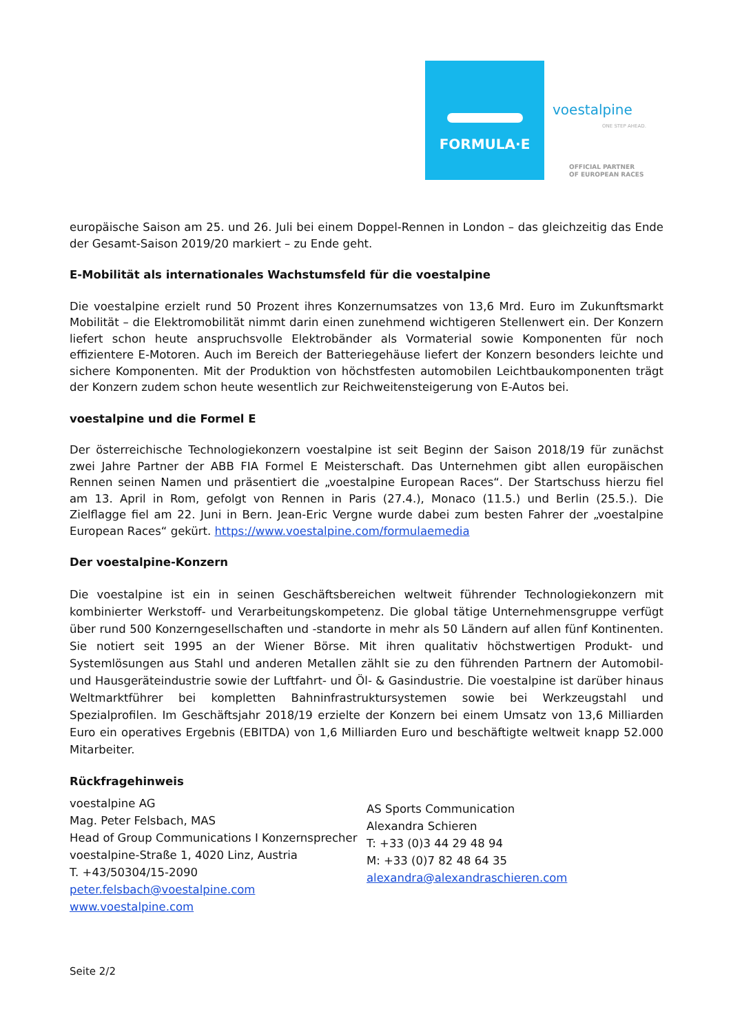FORMULA·E
voestalpine
ONE STEP AHEAD.
OFFICIAL PARTNER
OF EUROPEAN RACES
europäische Saison am 25. und 26. Juli bei einem Doppel-Rennen in London – das gleichzeitig das Ende der Gesamt-Saison 2019/20 markiert – zu Ende geht.
E-Mobilität als internationales Wachstumsfeld für die voestalpine
Die voestalpine erzielt rund 50 Prozent ihres Konzernumsatzes von 13,6 Mrd. Euro im Zukunftsmarkt Mobilität – die Elektromobilität nimmt darin einen zunehmend wichtigeren Stellenwert ein. Der Konzern liefert schon heute anspruchsvolle Elektrobänder als Vormaterial sowie Komponenten für noch effizientere E-Motoren. Auch im Bereich der Batteriegehäuse liefert der Konzern besonders leichte und sichere Komponenten. Mit der Produktion von höchstfesten automobilen Leichtbaukomponenten trägt der Konzern zudem schon heute wesentlich zur Reichweitensteigerung von E-Autos bei.
voestalpine und die Formel E
Der österreichische Technologiekonzern voestalpine ist seit Beginn der Saison 2018/19 für zunächst zwei Jahre Partner der ABB FIA Formel E Meisterschaft. Das Unternehmen gibt allen europäischen Rennen seinen Namen und präsentiert die „voestalpine European Races“. Der Startschuss hierzu fiel am 13. April in Rom, gefolgt von Rennen in Paris (27.4.), Monaco (11.5.) und Berlin (25.5.). Die Zielflagge fiel am 22. Juni in Bern. Jean-Eric Vergne wurde dabei zum besten Fahrer der „voestalpine European Races“ gekürt. https://www.voestalpine.com/formulaemedia
Der voestalpine-Konzern
Die voestalpine ist ein in seinen Geschäftsbereichen weltweit führender Technologiekonzern mit kombinierter Werkstoff- und Verarbeitungskompetenz. Die global tätige Unternehmensgruppe verfügt über rund 500 Konzerngesellschaften und -standorte in mehr als 50 Ländern auf allen fünf Kontinenten. Sie notiert seit 1995 an der Wiener Börse. Mit ihren qualitativ höchstwertigen Produkt- und Systemlösungen aus Stahl und anderen Metallen zählt sie zu den führenden Partnern der Automobil- und Hausgeräteindustrie sowie der Luftfahrt- und Öl- & Gasindustrie. Die voestalpine ist darüber hinaus Weltmarktführer bei kompletten Bahninfrastruktursystemen sowie bei Werkzeugstahl und Spezialprofilen. Im Geschäftsjahr 2018/19 erzielte der Konzern bei einem Umsatz von 13,6 Milliarden Euro ein operatives Ergebnis (EBITDA) von 1,6 Milliarden Euro und beschäftigte weltweit knapp 52.000 Mitarbeiter.
Rückfragehinweis
voestalpine AG
Mag. Peter Felsbach, MAS
Head of Group Communications I Konzernsprecher
voestalpine-Straße 1, 4020 Linz, Austria
T. +43/50304/15-2090
peter.felsbach@voestalpine.com
www.voestalpine.com
AS Sports Communication
Alexandra Schieren
T: +33 (0)3 44 29 48 94
M: +33 (0)7 82 48 64 35
alexandra@alexandraschieren.com
Seite 2/2